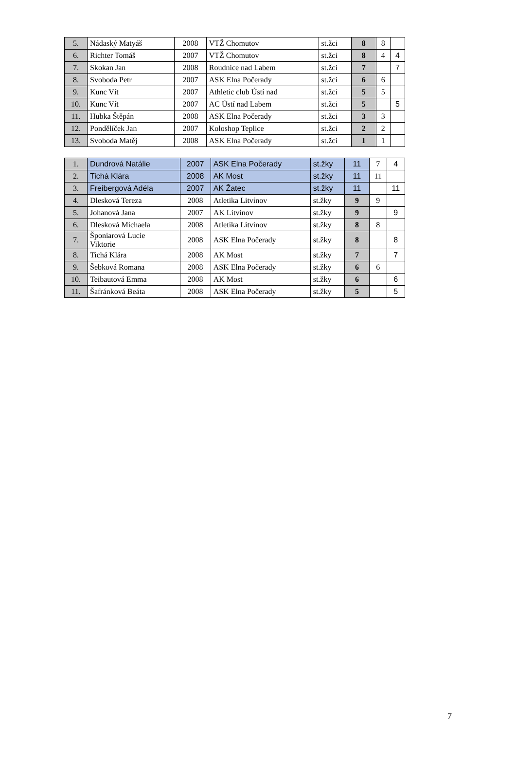| 5. | Nádaský Matyáš | 2008 | VTŽ Chomutov | st.žci | 8 | 8 | |
| 6. | Richter Tomáš | 2007 | VTŽ Chomutov | st.žci | 8 | 4 | 4 |
| 7. | Skokan Jan | 2008 | Roudnice nad Labem | st.žci | 7 | | 7 |
| 8. | Svoboda Petr | 2007 | ASK Elna Počerady | st.žci | 6 | 6 | |
| 9. | Kunc Vít | 2007 | Athletic club Ústí nad | st.žci | 5 | 5 | |
| 10. | Kunc Vít | 2007 | AC Ústí nad Labem | st.žci | 5 | | 5 |
| 11. | Hubka Štěpán | 2008 | ASK Elna Počerady | st.žci | 3 | 3 | |
| 12. | Pondělíček Jan | 2007 | Koloshop Teplice | st.žci | 2 | 2 | |
| 13. | Svoboda Matěj | 2008 | ASK Elna Počerady | st.žci | 1 | 1 | |
| 1. | Dundrová Natálie | 2007 | ASK Elna Počerady | st.žky | 11 | 7 | 4 |
| 2. | Tichá Klára | 2008 | AK Most | st.žky | 11 | 11 | |
| 3. | Freibergová Adéla | 2007 | AK Žatec | st.žky | 11 | | 11 |
| 4. | Dlesková Tereza | 2008 | Atletika Litvínov | st.žky | 9 | 9 | |
| 5. | Johanová Jana | 2007 | AK Litvínov | st.žky | 9 | | 9 |
| 6. | Dlesková Michaela | 2008 | Atletika Litvínov | st.žky | 8 | 8 | |
| 7. | Šponiarová Lucie Viktorie | 2008 | ASK Elna Počerady | st.žky | 8 | | 8 |
| 8. | Tichá Klára | 2008 | AK Most | st.žky | 7 | | 7 |
| 9. | Šebková Romana | 2008 | ASK Elna Počerady | st.žky | 6 | 6 | |
| 10. | Teibautová Emma | 2008 | AK Most | st.žky | 6 | | 6 |
| 11. | Šafránková Beáta | 2008 | ASK Elna Počerady | st.žky | 5 | | 5 |
7